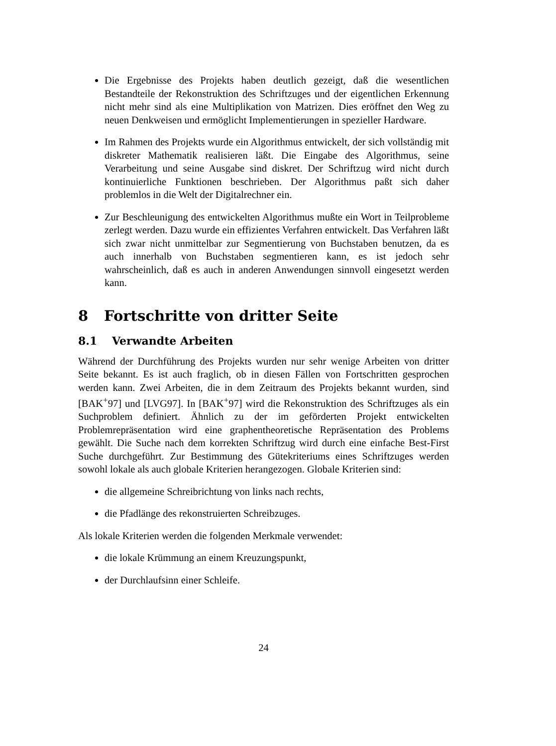Die Ergebnisse des Projekts haben deutlich gezeigt, daß die wesentlichen Bestandteile der Rekonstruktion des Schriftzuges und der eigentlichen Erkennung nicht mehr sind als eine Multiplikation von Matrizen. Dies eröffnet den Weg zu neuen Denkweisen und ermöglicht Implementierungen in spezieller Hardware.
Im Rahmen des Projekts wurde ein Algorithmus entwickelt, der sich vollständig mit diskreter Mathematik realisieren läßt. Die Eingabe des Algorithmus, seine Verarbeitung und seine Ausgabe sind diskret. Der Schriftzug wird nicht durch kontinuierliche Funktionen beschrieben. Der Algorithmus paßt sich daher problemlos in die Welt der Digitalrechner ein.
Zur Beschleunigung des entwickelten Algorithmus mußte ein Wort in Teilprobleme zerlegt werden. Dazu wurde ein effizientes Verfahren entwickelt. Das Verfahren läßt sich zwar nicht unmittelbar zur Segmentierung von Buchstaben benutzen, da es auch innerhalb von Buchstaben segmentieren kann, es ist jedoch sehr wahrscheinlich, daß es auch in anderen Anwendungen sinnvoll eingesetzt werden kann.
8 Fortschritte von dritter Seite
8.1 Verwandte Arbeiten
Während der Durchführung des Projekts wurden nur sehr wenige Arbeiten von dritter Seite bekannt. Es ist auch fraglich, ob in diesen Fällen von Fortschritten gesprochen werden kann. Zwei Arbeiten, die in dem Zeitraum des Projekts bekannt wurden, sind [BAK<sup>+</sup>97] und [LVG97]. In [BAK<sup>+</sup>97] wird die Rekonstruktion des Schriftzuges als ein Suchproblem definiert. Ähnlich zu der im geförderten Projekt entwickelten Problemrepräsentation wird eine graphentheoretische Repräsentation des Problems gewählt. Die Suche nach dem korrekten Schriftzug wird durch eine einfache Best-First Suche durchgeführt. Zur Bestimmung des Gütekriteriums eines Schriftzuges werden sowohl lokale als auch globale Kriterien herangezogen. Globale Kriterien sind:
die allgemeine Schreibrichtung von links nach rechts,
die Pfadlänge des rekonstruierten Schreibzuges.
Als lokale Kriterien werden die folgenden Merkmale verwendet:
die lokale Krümmung an einem Kreuzungspunkt,
der Durchlaufsinn einer Schleife.
24